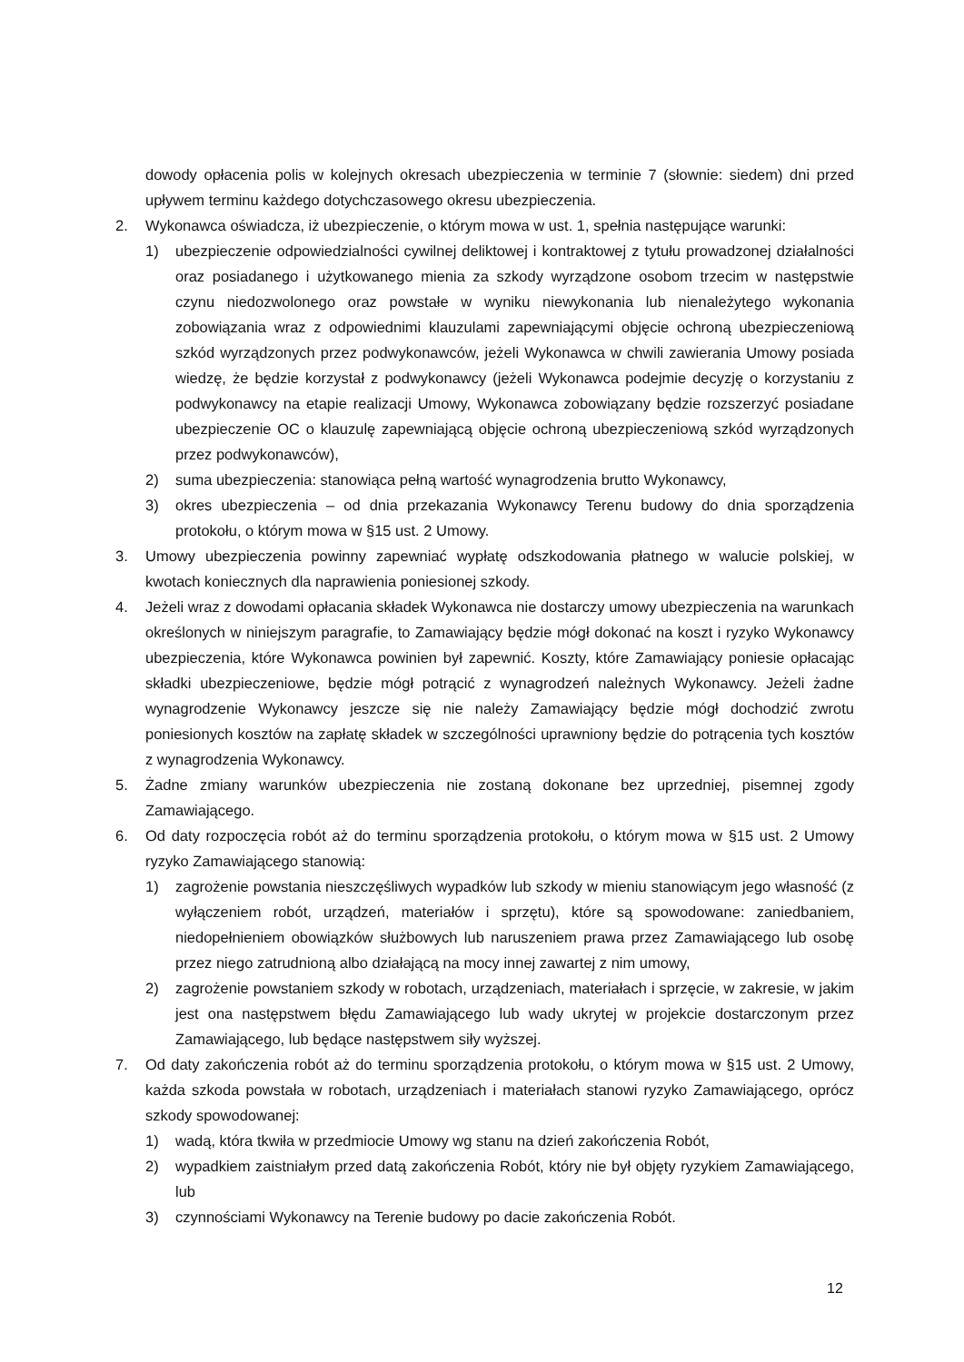dowody opłacenia polis w kolejnych okresach ubezpieczenia w terminie 7 (słownie: siedem) dni przed upływem terminu każdego dotychczasowego okresu ubezpieczenia.
2. Wykonawca oświadcza, iż ubezpieczenie, o którym mowa w ust. 1, spełnia następujące warunki:
1) ubezpieczenie odpowiedzialności cywilnej deliktowej i kontraktowej z tytułu prowadzonej działalności oraz posiadanego i użytkowanego mienia za szkody wyrządzone osobom trzecim w następstwie czynu niedozwolonego oraz powstałe w wyniku niewykonania lub nienależytego wykonania zobowiązania wraz z odpowiednimi klauzulami zapewniającymi objęcie ochroną ubezpieczeniową szkód wyrządzonych przez podwykonawców, jeżeli Wykonawca w chwili zawierania Umowy posiada wiedzę, że będzie korzystał z podwykonawcy (jeżeli Wykonawca podejmie decyzję o korzystaniu z podwykonawcy na etapie realizacji Umowy, Wykonawca zobowiązany będzie rozszerzyć posiadane ubezpieczenie OC o klauzulę zapewniającą objęcie ochroną ubezpieczeniową szkód wyrządzonych przez podwykonawców),
2) suma ubezpieczenia: stanowiąca pełną wartość wynagrodzenia brutto Wykonawcy,
3) okres ubezpieczenia – od dnia przekazania Wykonawcy Terenu budowy do dnia sporządzenia protokołu, o którym mowa w §15 ust. 2 Umowy.
3. Umowy ubezpieczenia powinny zapewniać wypłatę odszkodowania płatnego w walucie polskiej, w kwotach koniecznych dla naprawienia poniesionej szkody.
4. Jeżeli wraz z dowodami opłacania składek Wykonawca nie dostarczy umowy ubezpieczenia na warunkach określonych w niniejszym paragrafie, to Zamawiający będzie mógł dokonać na koszt i ryzyko Wykonawcy ubezpieczenia, które Wykonawca powinien był zapewnić. Koszty, które Zamawiający poniesie opłacając składki ubezpieczeniowe, będzie mógł potrącić z wynagrodzeń należnych Wykonawcy. Jeżeli żadne wynagrodzenie Wykonawcy jeszcze się nie należy Zamawiający będzie mógł dochodzić zwrotu poniesionych kosztów na zapłatę składek w szczególności uprawniony będzie do potrącenia tych kosztów z wynagrodzenia Wykonawcy.
5. Żadne zmiany warunków ubezpieczenia nie zostaną dokonane bez uprzedniej, pisemnej zgody Zamawiającego.
6. Od daty rozpoczęcia robót aż do terminu sporządzenia protokołu, o którym mowa w §15 ust. 2 Umowy ryzyko Zamawiającego stanowią:
1) zagrożenie powstania nieszczęśliwych wypadków lub szkody w mieniu stanowiącym jego własność (z wyłączeniem robót, urządzeń, materiałów i sprzętu), które są spowodowane: zaniedbaniem, niedopełnieniem obowiązków służbowych lub naruszeniem prawa przez Zamawiającego lub osobę przez niego zatrudnioną albo działającą na mocy innej zawartej z nim umowy,
2) zagrożenie powstaniem szkody w robotach, urządzeniach, materiałach i sprzęcie, w zakresie, w jakim jest ona następstwem błędu Zamawiającego lub wady ukrytej w projekcie dostarczonym przez Zamawiającego, lub będące następstwem siły wyższej.
7. Od daty zakończenia robót aż do terminu sporządzenia protokołu, o którym mowa w §15 ust. 2 Umowy, każda szkoda powstała w robotach, urządzeniach i materiałach stanowi ryzyko Zamawiającego, oprócz szkody spowodowanej:
1) wadą, która tkwiła w przedmiocie Umowy wg stanu na dzień zakończenia Robót,
2) wypadkiem zaistniałym przed datą zakończenia Robót, który nie był objęty ryzykiem Zamawiającego, lub
3) czynnościami Wykonawcy na Terenie budowy po dacie zakończenia Robót.
12